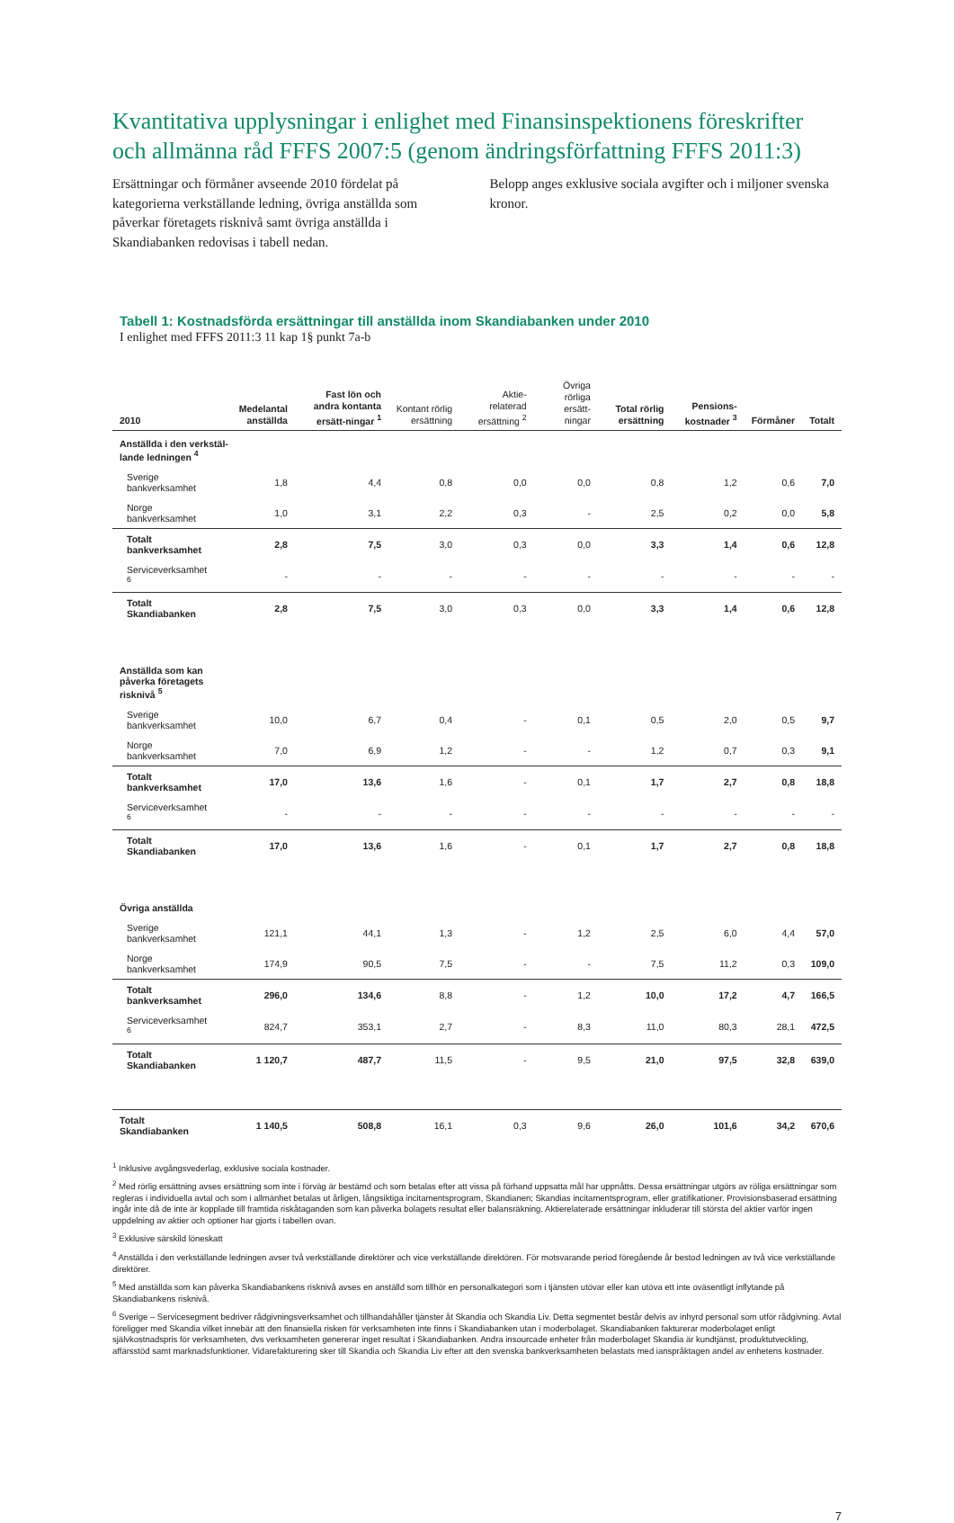Kvantitativa upplysningar i enlighet med Finansinspektionens föreskrifter och allmänna råd FFFS 2007:5 (genom ändringsförfattning FFFS 2011:3)
Ersättningar och förmåner avseende 2010 fördelat på kategorierna verkställande ledning, övriga anställda som påverkar företagets risknivå samt övriga anställda i Skandiabanken redovisas i tabell nedan.
Belopp anges exklusive sociala avgifter och i miljoner svenska kronor.
Tabell 1: Kostnadsförda ersättningar till anställda inom Skandiabanken under 2010
I enlighet med FFFS 2011:3 11 kap 1§ punkt 7a-b
| 2010 | Medelantal anställda | Fast lön och andra kontanta ersätt-ningar <sup>1</sup> | Kontant rörlig ersättning | Aktie-relaterad ersättning <sup>2</sup> | Övriga rörliga ersätt-ningar | Total rörlig ersättning | Pensions-kostnader <sup>3</sup> | Förmåner | Totalt |
| --- | --- | --- | --- | --- | --- | --- | --- | --- | --- |
| Anställda i den verkstäl- lande ledningen <sup>4</sup> | | | | | | | | | |
| Sverige bankverksamhet | 1,8 | 4,4 | 0,8 | 0,0 | 0,0 | 0,8 | 1,2 | 0,6 | 7,0 |
| Norge bankverksamhet | 1,0 | 3,1 | 2,2 | 0,3 | - | 2,5 | 0,2 | 0,0 | 5,8 |
| Totalt bankverksamhet | 2,8 | 7,5 | 3,0 | 0,3 | 0,0 | 3,3 | 1,4 | 0,6 | 12,8 |
| Serviceverksamhet <sup>6</sup> | - | - | - | - | - | - | - | - | - |
| Totalt Skandiabanken | 2,8 | 7,5 | 3,0 | 0,3 | 0,0 | 3,3 | 1,4 | 0,6 | 12,8 |
| Anställda som kan påverka företagets risknivå <sup>5</sup> | | | | | | | | | |
| Sverige bankverksamhet | 10,0 | 6,7 | 0,4 | - | 0,1 | 0,5 | 2,0 | 0,5 | 9,7 |
| Norge bankverksamhet | 7,0 | 6,9 | 1,2 | - | - | 1,2 | 0,7 | 0,3 | 9,1 |
| Totalt bankverksamhet | 17,0 | 13,6 | 1,6 | - | 0,1 | 1,7 | 2,7 | 0,8 | 18,8 |
| Serviceverksamhet <sup>6</sup> | - | - | - | - | - | - | - | - | - |
| Totalt Skandiabanken | 17,0 | 13,6 | 1,6 | - | 0,1 | 1,7 | 2,7 | 0,8 | 18,8 |
| Övriga anställda | | | | | | | | | |
| Sverige bankverksamhet | 121,1 | 44,1 | 1,3 | - | 1,2 | 2,5 | 6,0 | 4,4 | 57,0 |
| Norge bankverksamhet | 174,9 | 90,5 | 7,5 | - | - | 7,5 | 11,2 | 0,3 | 109,0 |
| Totalt bankverksamhet | 296,0 | 134,6 | 8,8 | - | 1,2 | 10,0 | 17,2 | 4,7 | 166,5 |
| Serviceverksamhet <sup>6</sup> | 824,7 | 353,1 | 2,7 | - | 8,3 | 11,0 | 80,3 | 28,1 | 472,5 |
| Totalt Skandiabanken | 1 120,7 | 487,7 | 11,5 | - | 9,5 | 21,0 | 97,5 | 32,8 | 639,0 |
| Totalt Skandiabanken | 1 140,5 | 508,8 | 16,1 | 0,3 | 9,6 | 26,0 | 101,6 | 34,2 | 670,6 |
<sup>1</sup> Inklusive avgångsvederlag, exklusive sociala kostnader.
<sup>2</sup> Med rörlig ersättning avses ersättning som inte i förväg är bestämd och som betalas efter att vissa på förhand uppsatta mål har uppnåtts. Dessa ersättningar utgörs av röliga ersättningar som regleras i individuella avtal och som i allmänhet betalas ut årligen, långsiktiga incitamentsprogram, Skandianen; Skandias incitamentsprogram, eller gratifikationer. Provisionsbaserad ersättning ingår inte då de inte är kopplade till framtida riskåtaganden som kan påverka bolagets resultat eller balansräkning. Aktierelaterade ersättningar inkluderar till största del aktier varför ingen uppdelning av aktier och optioner har gjorts i tabellen ovan.
<sup>3</sup> Exklusive särskild löneskatt
<sup>4</sup> Anställda i den verkställande ledningen avser två verkställande direktörer och vice verkställande direktören. För motsvarande period föregående år bestod ledningen av två vice verkställande direktörer.
<sup>5</sup> Med anställda som kan påverka Skandiabankens risknivå avses en anställd som tillhör en personalkategori som i tjänsten utövar eller kan utöva ett inte oväsentligt inflytande på Skandiabankens risknivå.
<sup>6</sup> Sverige – Servicesegment bedriver rådgivningsverksamhet och tillhandahåller tjänster åt Skandia och Skandia Liv. Detta segmentet består delvis av inhyrd personal som utför rådgivning. Avtal föreligger med Skandia vilket innebär att den finansiella risken för verksamheten inte finns i Skandiabanken utan i moderbolaget. Skandiabanken fakturerar moderbolaget enligt självkostnadspris för verksamheten, dvs verksamheten genererar inget resultat i Skandiabanken. Andra insourcade enheter från moderbolaget Skandia är kundtjänst, produktutveckling, affärsstöd samt marknadsfunktioner. Vidarefakturering sker till Skandia och Skandia Liv efter att den svenska bankverksamheten belastats med ianspråktagen andel av enhetens kostnader.
7